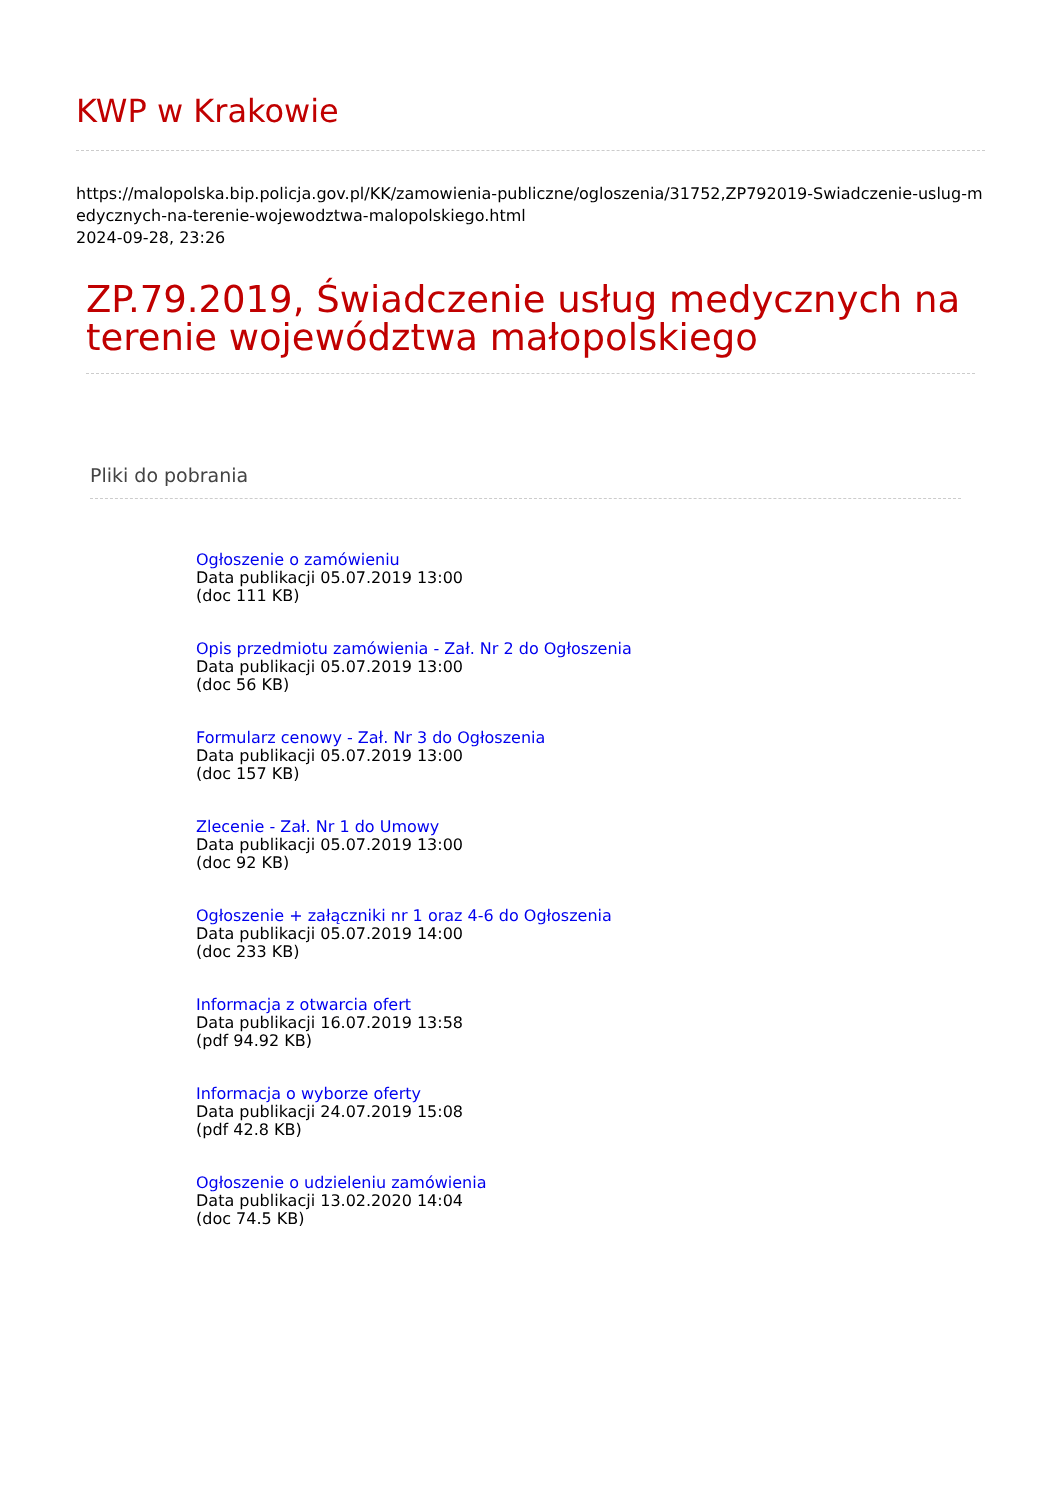KWP w Krakowie
https://malopolska.bip.policja.gov.pl/KK/zamowienia-publiczne/ogloszenia/31752,ZP792019-Swiadczenie-uslug-medycznych-na-terenie-wojewodztwa-malopolskiego.html
2024-09-28, 23:26
ZP.79.2019, Świadczenie usług medycznych na terenie województwa małopolskiego
Pliki do pobrania
Ogłoszenie o zamówieniu
Data publikacji 05.07.2019 13:00
(doc 111 KB)
Opis przedmiotu zamówienia - Zał. Nr 2 do Ogłoszenia
Data publikacji 05.07.2019 13:00
(doc 56 KB)
Formularz cenowy - Zał. Nr 3 do Ogłoszenia
Data publikacji 05.07.2019 13:00
(doc 157 KB)
Zlecenie - Zał. Nr 1 do Umowy
Data publikacji 05.07.2019 13:00
(doc 92 KB)
Ogłoszenie + załączniki nr 1 oraz 4-6 do Ogłoszenia
Data publikacji 05.07.2019 14:00
(doc 233 KB)
Informacja z otwarcia ofert
Data publikacji 16.07.2019 13:58
(pdf 94.92 KB)
Informacja o wyborze oferty
Data publikacji 24.07.2019 15:08
(pdf 42.8 KB)
Ogłoszenie o udzieleniu zamówienia
Data publikacji 13.02.2020 14:04
(doc 74.5 KB)